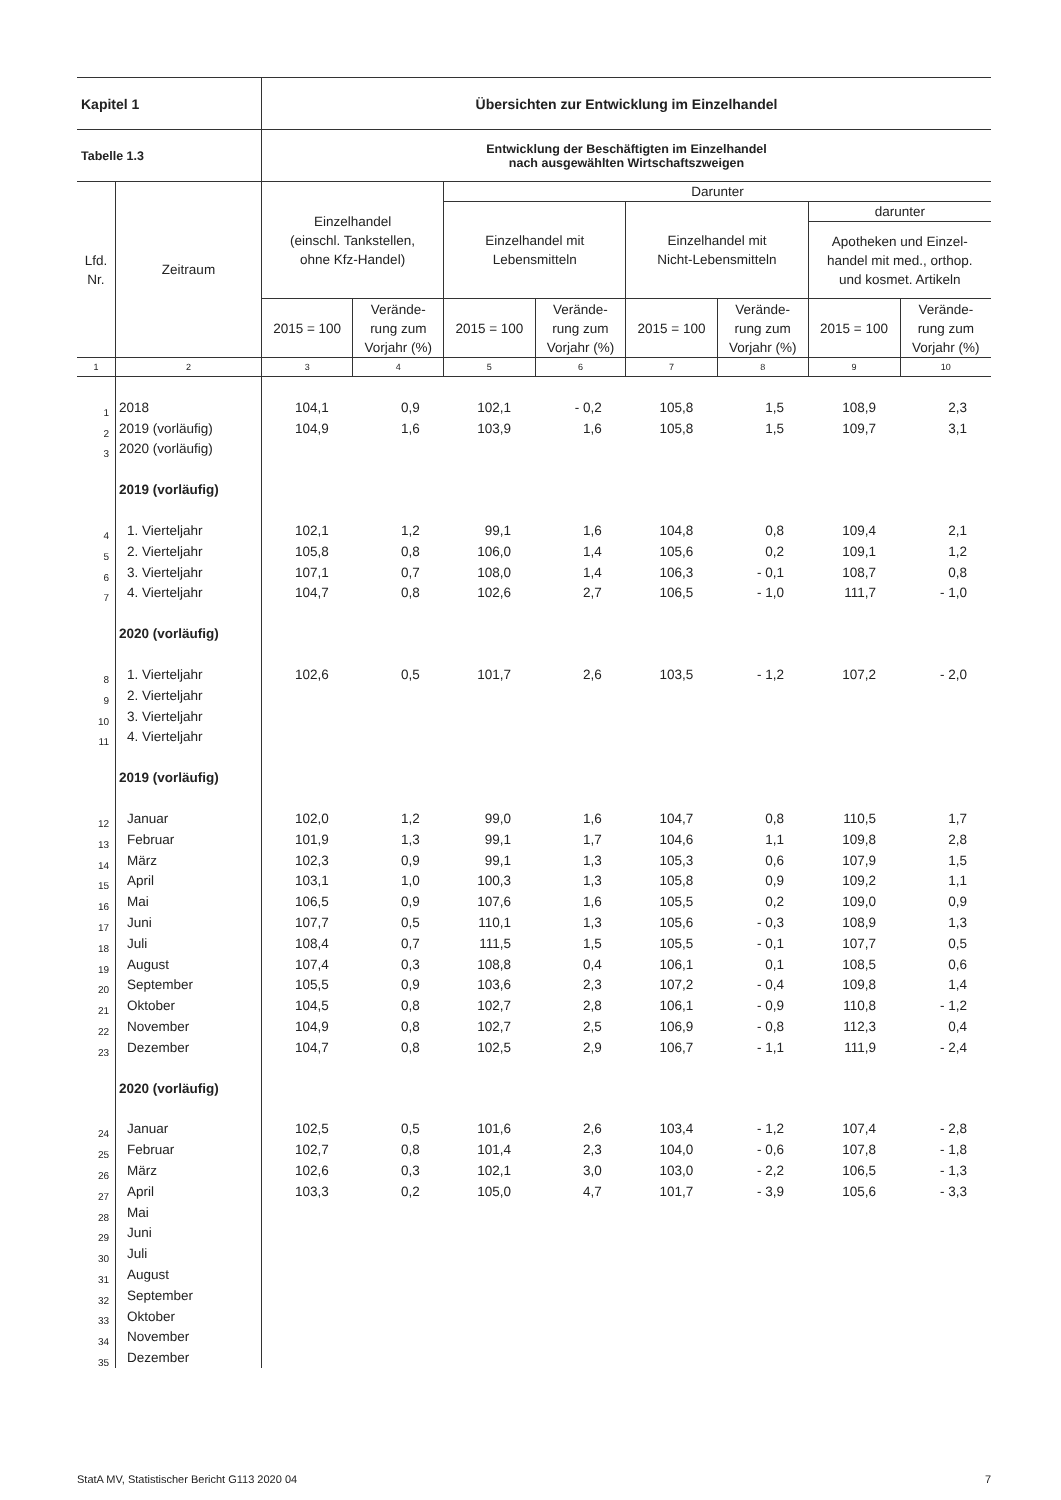| Kapitel 1 | | Übersichten zur Entwicklung im Einzelhandel | | | | | | | |
| Tabelle 1.3 | | Entwicklung der Beschäftigten im Einzelhandel nach ausgewählten Wirtschaftszweigen | | | | | | | |
| Lfd. Nr. | Zeitraum | Einzelhandel (einschl. Tankstellen, ohne Kfz-Handel) | | Darunter | | | | | |
| | | | | Einzelhandel mit Lebensmitteln | | Einzelhandel mit Nicht-Lebensmitteln | | darunter | |
| | | | | | | | | Apotheken und Einzel- handel mit med., orthop. und kosmet. Artikeln | |
| | | 2015 = 100 | Verände- rung zum Vorjahr (%) | 2015 = 100 | Verände- rung zum Vorjahr (%) | 2015 = 100 | Verände- rung zum Vorjahr (%) | 2015 = 100 | Verände- rung zum Vorjahr (%) |
| 1 | 2 | 3 | 4 | 5 | 6 | 7 | 8 | 9 | 10 |
| 1 | 2018 | 104,1 | 0,9 | 102,1 | - 0,2 | 105,8 | 1,5 | 108,9 | 2,3 |
| 2 | 2019 (vorläufig) | 104,9 | 1,6 | 103,9 | 1,6 | 105,8 | 1,5 | 109,7 | 3,1 |
| 3 | 2020 (vorläufig) | | | | | | | | |
| | 2019 (vorläufig) | | | | | | | | |
| 4 | 1. Vierteljahr | 102,1 | 1,2 | 99,1 | 1,6 | 104,8 | 0,8 | 109,4 | 2,1 |
| 5 | 2. Vierteljahr | 105,8 | 0,8 | 106,0 | 1,4 | 105,6 | 0,2 | 109,1 | 1,2 |
| 6 | 3. Vierteljahr | 107,1 | 0,7 | 108,0 | 1,4 | 106,3 | - 0,1 | 108,7 | 0,8 |
| 7 | 4. Vierteljahr | 104,7 | 0,8 | 102,6 | 2,7 | 106,5 | - 1,0 | 111,7 | - 1,0 |
| | 2020 (vorläufig) | | | | | | | | |
| 8 | 1. Vierteljahr | 102,6 | 0,5 | 101,7 | 2,6 | 103,5 | - 1,2 | 107,2 | - 2,0 |
| 9 | 2. Vierteljahr | | | | | | | | |
| 10 | 3. Vierteljahr | | | | | | | | |
| 11 | 4. Vierteljahr | | | | | | | | |
| | 2019 (vorläufig) | | | | | | | | |
| 12 | Januar | 102,0 | 1,2 | 99,0 | 1,6 | 104,7 | 0,8 | 110,5 | 1,7 |
| 13 | Februar | 101,9 | 1,3 | 99,1 | 1,7 | 104,6 | 1,1 | 109,8 | 2,8 |
| 14 | März | 102,3 | 0,9 | 99,1 | 1,3 | 105,3 | 0,6 | 107,9 | 1,5 |
| 15 | April | 103,1 | 1,0 | 100,3 | 1,3 | 105,8 | 0,9 | 109,2 | 1,1 |
| 16 | Mai | 106,5 | 0,9 | 107,6 | 1,6 | 105,5 | 0,2 | 109,0 | 0,9 |
| 17 | Juni | 107,7 | 0,5 | 110,1 | 1,3 | 105,6 | - 0,3 | 108,9 | 1,3 |
| 18 | Juli | 108,4 | 0,7 | 111,5 | 1,5 | 105,5 | - 0,1 | 107,7 | 0,5 |
| 19 | August | 107,4 | 0,3 | 108,8 | 0,4 | 106,1 | 0,1 | 108,5 | 0,6 |
| 20 | September | 105,5 | 0,9 | 103,6 | 2,3 | 107,2 | - 0,4 | 109,8 | 1,4 |
| 21 | Oktober | 104,5 | 0,8 | 102,7 | 2,8 | 106,1 | - 0,9 | 110,8 | - 1,2 |
| 22 | November | 104,9 | 0,8 | 102,7 | 2,5 | 106,9 | - 0,8 | 112,3 | 0,4 |
| 23 | Dezember | 104,7 | 0,8 | 102,5 | 2,9 | 106,7 | - 1,1 | 111,9 | - 2,4 |
| | 2020 (vorläufig) | | | | | | | | |
| 24 | Januar | 102,5 | 0,5 | 101,6 | 2,6 | 103,4 | - 1,2 | 107,4 | - 2,8 |
| 25 | Februar | 102,7 | 0,8 | 101,4 | 2,3 | 104,0 | - 0,6 | 107,8 | - 1,8 |
| 26 | März | 102,6 | 0,3 | 102,1 | 3,0 | 103,0 | - 2,2 | 106,5 | - 1,3 |
| 27 | April | 103,3 | 0,2 | 105,0 | 4,7 | 101,7 | - 3,9 | 105,6 | - 3,3 |
| 28 | Mai | | | | | | | | |
| 29 | Juni | | | | | | | | |
| 30 | Juli | | | | | | | | |
| 31 | August | | | | | | | | |
| 32 | September | | | | | | | | |
| 33 | Oktober | | | | | | | | |
| 34 | November | | | | | | | | |
| 35 | Dezember | | | | | | | | |
StatA MV, Statistischer Bericht G113 2020 04 7